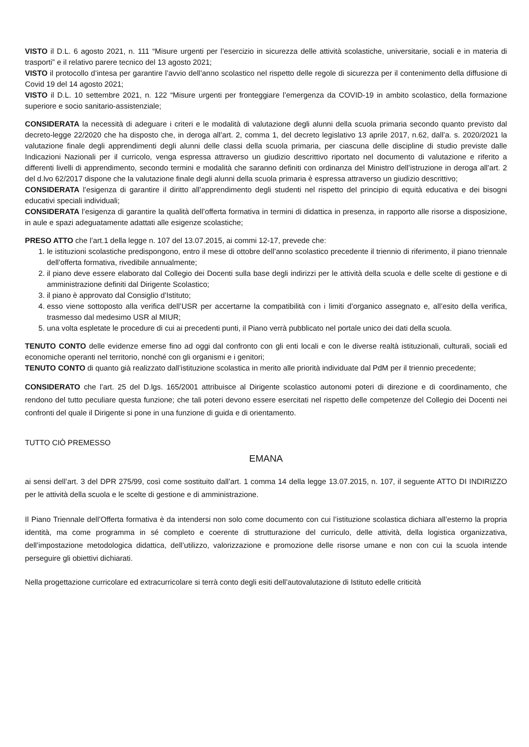VISTO il D.L. 6 agosto 2021, n. 111 “Misure urgenti per l’esercizio in sicurezza delle attività scolastiche, universitarie, sociali e in materia di trasporti” e il relativo parere tecnico del 13 agosto 2021;
VISTO il protocollo d’intesa per garantire l’avvio dell’anno scolastico nel rispetto delle regole di sicurezza per il contenimento della diffusione di Covid 19 del 14 agosto 2021;
VISTO il D.L. 10 settembre 2021, n. 122 “Misure urgenti per fronteggiare l’emergenza da COVID-19 in ambito scolastico, della formazione superiore e socio sanitario-assistenziale;
CONSIDERATA la necessità di adeguare i criteri e le modalità di valutazione degli alunni della scuola primaria secondo quanto previsto dal decreto-legge 22/2020 che ha disposto che, in deroga all’art. 2, comma 1, del decreto legislativo 13 aprile 2017, n.62, dall’a. s. 2020/2021 la valutazione finale degli apprendimenti degli alunni delle classi della scuola primaria, per ciascuna delle discipline di studio previste dalle Indicazioni Nazionali per il curricolo, venga espressa attraverso un giudizio descrittivo riportato nel documento di valutazione e riferito a differenti livelli di apprendimento, secondo termini e modalità che saranno definiti con ordinanza del Ministro dell’istruzione in deroga all’art. 2 del d.lvo 62/2017 dispone che la valutazione finale degli alunni della scuola primaria è espressa attraverso un giudizio descrittivo;
CONSIDERATA l’esigenza di garantire il diritto all’apprendimento degli studenti nel rispetto del principio di equità educativa e dei bisogni educativi speciali individuali;
CONSIDERATA l’esigenza di garantire la qualità dell’offerta formativa in termini di didattica in presenza, in rapporto alle risorse a disposizione, in aule e spazi adeguatamente adattati alle esigenze scolastiche;
PRESO ATTO che l’art.1 della legge n. 107 del 13.07.2015, ai commi 12-17, prevede che:
1. le istituzioni scolastiche predispongono, entro il mese di ottobre dell’anno scolastico precedente il triennio di riferimento, il piano triennale dell’offerta formativa, rivedibile annualmente;
2. il piano deve essere elaborato dal Collegio dei Docenti sulla base degli indirizzi per le attività della scuola e delle scelte di gestione e di amministrazione definiti dal Dirigente Scolastico;
3. il piano è approvato dal Consiglio d’Istituto;
4. esso viene sottoposto alla verifica dell’USR per accertarne la compatibilità con i limiti d’organico assegnato e, all’esito della verifica, trasmesso dal medesimo USR al MIUR;
5. una volta espletate le procedure di cui ai precedenti punti, il Piano verrà pubblicato nel portale unico dei dati della scuola.
TENUTO CONTO delle evidenze emerse fino ad oggi dal confronto con gli enti locali e con le diverse realtà istituzionali, culturali, sociali ed economiche operanti nel territorio, nonché con gli organismi e i genitori;
TENUTO CONTO di quanto già realizzato dall’istituzione scolastica in merito alle priorità individuate dal PdM per il triennio precedente;
CONSIDERATO che l’art. 25 del D.lgs. 165/2001 attribuisce al Dirigente scolastico autonomi poteri di direzione e di coordinamento, che rendono del tutto peculiare questa funzione; che tali poteri devono essere esercitati nel rispetto delle competenze del Collegio dei Docenti nei confronti del quale il Dirigente si pone in una funzione di guida e di orientamento.
TUTTO CIÒ PREMESSO
EMANA
ai sensi dell’art. 3 del DPR 275/99, così come sostituito dall’art. 1 comma 14 della legge 13.07.2015, n. 107, il seguente ATTO DI INDIRIZZO per le attività della scuola e le scelte di gestione e di amministrazione.
Il Piano Triennale dell’Offerta formativa è da intendersi non solo come documento con cui l’istituzione scolastica dichiara all’esterno la propria identità, ma come programma in sé completo e coerente di strutturazione del curriculo, delle attività, della logistica organizzativa, dell’impostazione metodologica didattica, dell’utilizzo, valorizzazione e promozione delle risorse umane e non con cui la scuola intende perseguire gli obiettivi dichiarati.
Nella progettazione curricolare ed extracurricolare si terrà conto degli esiti dell’autovalutazione di Istituto edelle criticità